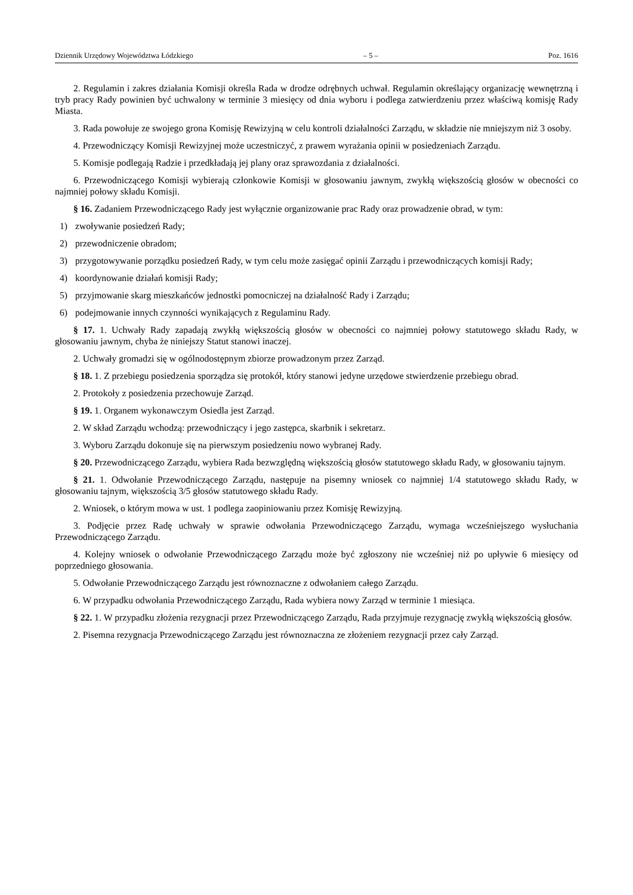Dziennik Urzędowy Województwa Łódzkiego – 5 – Poz. 1616
2. Regulamin i zakres działania Komisji określa Rada w drodze odrębnych uchwał. Regulamin określający organizację wewnętrzną i tryb pracy Rady powinien być uchwalony w terminie 3 miesięcy od dnia wyboru i podlega zatwierdzeniu przez właściwą komisję Rady Miasta.
3. Rada powołuje ze swojego grona Komisję Rewizyjną w celu kontroli działalności Zarządu, w składzie nie mniejszym niż 3 osoby.
4. Przewodniczący Komisji Rewizyjnej może uczestniczyć, z prawem wyrażania opinii w posiedzeniach Zarządu.
5. Komisje podlegają Radzie i przedkładają jej plany oraz sprawozdania z działalności.
6. Przewodniczącego Komisji wybierają członkowie Komisji w głosowaniu jawnym, zwykłą większością głosów w obecności co najmniej połowy składu Komisji.
§ 16. Zadaniem Przewodniczącego Rady jest wyłącznie organizowanie prac Rady oraz prowadzenie obrad, w tym:
1) zwoływanie posiedzeń Rady;
2) przewodniczenie obradom;
3) przygotowywanie porządku posiedzeń Rady, w tym celu może zasięgać opinii Zarządu i przewodniczących komisji Rady;
4) koordynowanie działań komisji Rady;
5) przyjmowanie skarg mieszkańców jednostki pomocniczej na działalność Rady i Zarządu;
6) podejmowanie innych czynności wynikających z Regulaminu Rady.
§ 17. 1. Uchwały Rady zapadają zwykłą większością głosów w obecności co najmniej połowy statutowego składu Rady, w głosowaniu jawnym, chyba że niniejszy Statut stanowi inaczej.
2. Uchwały gromadzi się w ogólnodostępnym zbiorze prowadzonym przez Zarząd.
§ 18. 1. Z przebiegu posiedzenia sporządza się protokół, który stanowi jedyne urzędowe stwierdzenie przebiegu obrad.
2. Protokoły z posiedzenia przechowuje Zarząd.
§ 19. 1. Organem wykonawczym Osiedla jest Zarząd.
2. W skład Zarządu wchodzą: przewodniczący i jego zastępca, skarbnik i sekretarz.
3. Wyboru Zarządu dokonuje się na pierwszym posiedzeniu nowo wybranej Rady.
§ 20. Przewodniczącego Zarządu, wybiera Rada bezwzględną większością głosów statutowego składu Rady, w głosowaniu tajnym.
§ 21. 1. Odwołanie Przewodniczącego Zarządu, następuje na pisemny wniosek co najmniej 1/4 statutowego składu Rady, w głosowaniu tajnym, większością 3/5 głosów statutowego składu Rady.
2. Wniosek, o którym mowa w ust. 1 podlega zaopiniowaniu przez Komisję Rewizyjną.
3. Podjęcie przez Radę uchwały w sprawie odwołania Przewodniczącego Zarządu, wymaga wcześniejszego wysłuchania Przewodniczącego Zarządu.
4. Kolejny wniosek o odwołanie Przewodniczącego Zarządu może być zgłoszony nie wcześniej niż po upływie 6 miesięcy od poprzedniego głosowania.
5. Odwołanie Przewodniczącego Zarządu jest równoznaczne z odwołaniem całego Zarządu.
6. W przypadku odwołania Przewodniczącego Zarządu, Rada wybiera nowy Zarząd w terminie 1 miesiąca.
§ 22. 1. W przypadku złożenia rezygnacji przez Przewodniczącego Zarządu, Rada przyjmuje rezygnację zwykłą większością głosów.
2. Pisemna rezygnacja Przewodniczącego Zarządu jest równoznaczna ze złożeniem rezygnacji przez cały Zarząd.